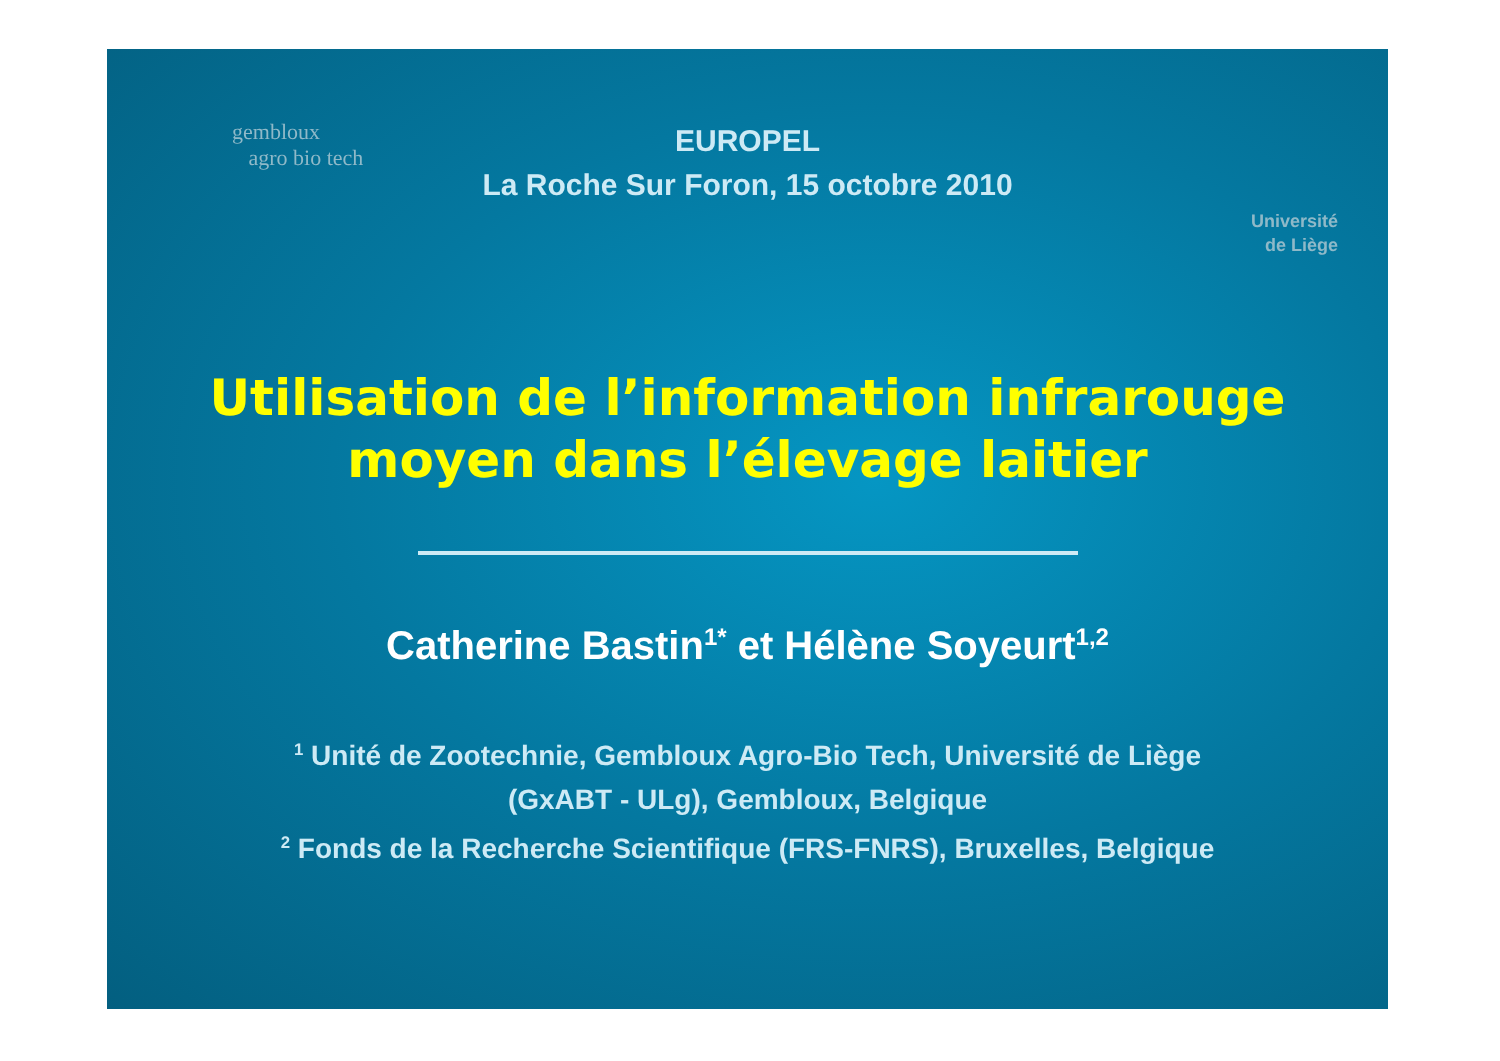gembloux
agro bio tech
Université
de Liège
EUROPEL
La Roche Sur Foron, 15 octobre 2010
Utilisation de l’information infrarouge
moyen dans l’élevage laitier
Catherine Bastin<sup>1*</sup> et Hélène Soyeurt<sup>1,2</sup>
<sup>1</sup> Unité de Zootechnie, Gembloux Agro-Bio Tech, Université de Liège
(GxABT - ULg), Gembloux, Belgique
<sup>2</sup> Fonds de la Recherche Scientifique (FRS-FNRS), Bruxelles, Belgique